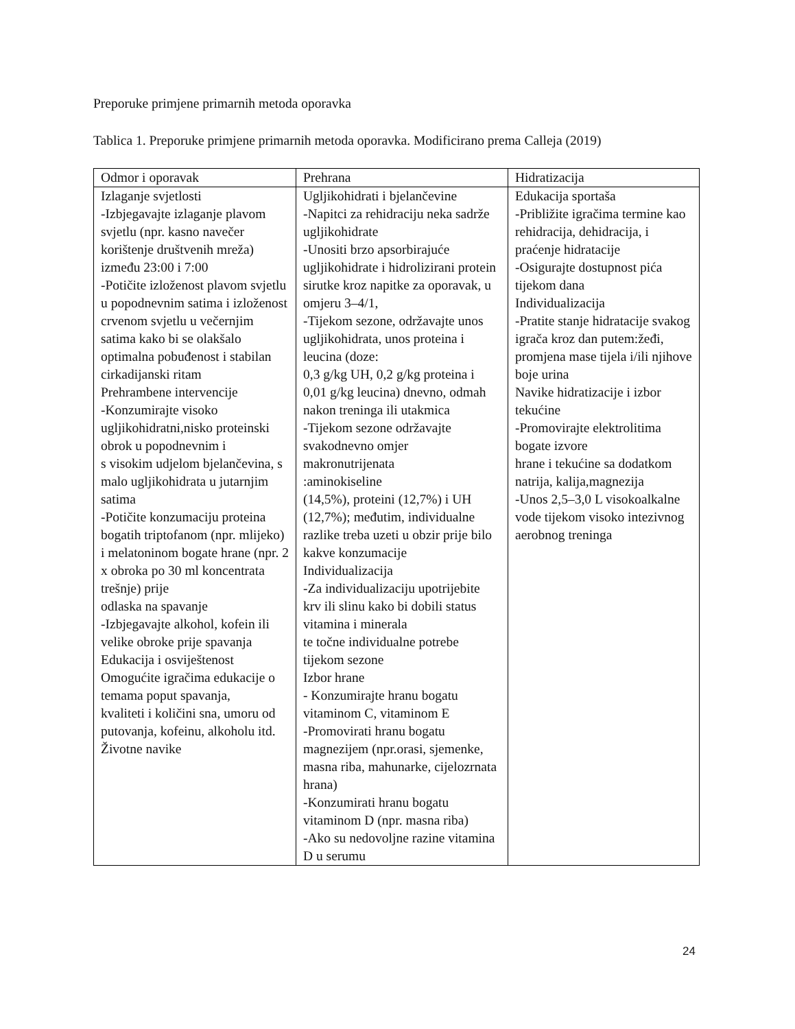Preporuke primjene primarnih metoda oporavka
Tablica 1. Preporuke primjene primarnih metoda oporavka. Modificirano prema Calleja (2019)
| Odmor i oporavak | Prehrana | Hidratizacija |
| --- | --- | --- |
| Izlaganje svjetlosti -Izbjegavajte izlaganje plavom svjetlu (npr. kasno navečer korištenje društvenih mreža) između 23:00 i 7:00 -Potičite izloženost plavom svjetlu u popodnevnim satima i izloženost crvenom svjetlu u večernjim satima kako bi se olakšalo optimalna pobuđenost i stabilan cirkadijanski ritam Prehrambene intervencije -Konzumirajte visoko ugljikohidratni,nisko proteinski obrok u popodnevnim i s visokim udjelom bjelančevina, s malo ugljikohidrata u jutarnjim satima -Potičite konzumaciju proteina bogatih triptofanom (npr. mlijeko) i melatoninom bogate hrane (npr. 2 x obroka po 30 ml koncentrata trešnje) prije odlaska na spavanje -Izbjegavajte alkohol, kofein ili velike obroke prije spavanja Edukacija i osviještenost Omogućite igračima edukacije o temama poput spavanja, kvaliteti i količini sna, umoru od putovanja, kofeinu, alkoholu itd. Životne navike | Ugljikohidrati i bjelančevine -Napitci za rehidraciju neka sadrže ugljikohidrate -Unositi brzo apsorbirajuće ugljikohidrate i hidrolizirani protein sirutke kroz napitke za oporavak, u omjeru 3–4/1, -Tijekom sezone, održavajte unos ugljikohidrata, unos proteina i leucina (doze: 0,3 g/kg UH, 0,2 g/kg proteina i 0,01 g/kg leucina) dnevno, odmah nakon treninga ili utakmica -Tijekom sezone održavajte svakodnevno omjer makronutrijenata :aminokiseline (14,5%), proteini (12,7%) i UH (12,7%); međutim, individualne razlike treba uzeti u obzir prije bilo kakve konzumacije Individualizacija -Za individualizaciju upotrijebite krv ili slinu kako bi dobili status vitamina i minerala te točne individualne potrebe tijekom sezone Izbor hrane - Konzumirajte hranu bogatu vitaminom C, vitaminom E -Promovirati hranu bogatu magnezijem (npr.orasi, sjemenke, masna riba, mahunarke, cijelozrnata hrana) -Konzumirati hranu bogatu vitaminom D (npr. masna riba) -Ako su nedovoljne razine vitamina D u serumu | Edukacija sportaša -Približite igračima termine kao rehidracija, dehidracija, i praćenje hidratacije -Osigurajte dostupnost pića tijekom dana Individualizacija -Pratite stanje hidratacije svakog igrača kroz dan putem:žeđi, promjena mase tijela i/ili njihove boje urina Navike hidratizacije i izbor tekućine -Promovirajte elektrolitima bogate izvore hrane i tekućine sa dodatkom natrija, kalija,magnezija -Unos 2,5–3,0 L visokoalkalne vode tijekom visoko intezivnog aerobnog treninga |
24